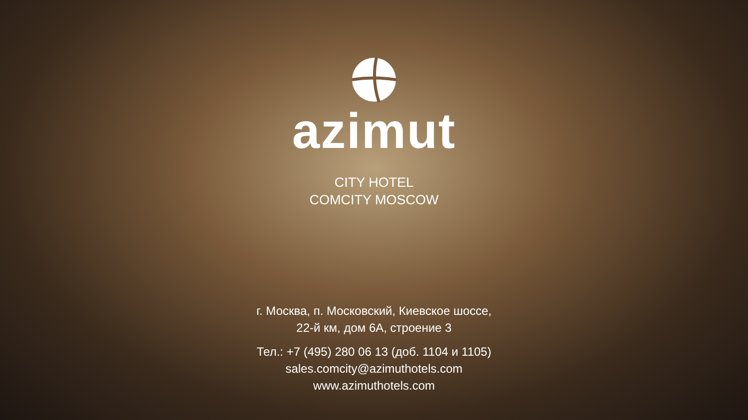azimut
CITY HOTEL
COMCITY MOSCOW
г. Москва, п. Московский, Киевское шоссе,
22-й км, дом 6А, строение 3
Тел.: +7 (495) 280 06 13 (доб. 1104 и 1105)
sales.comcity@azimuthotels.com
www.azimuthotels.com